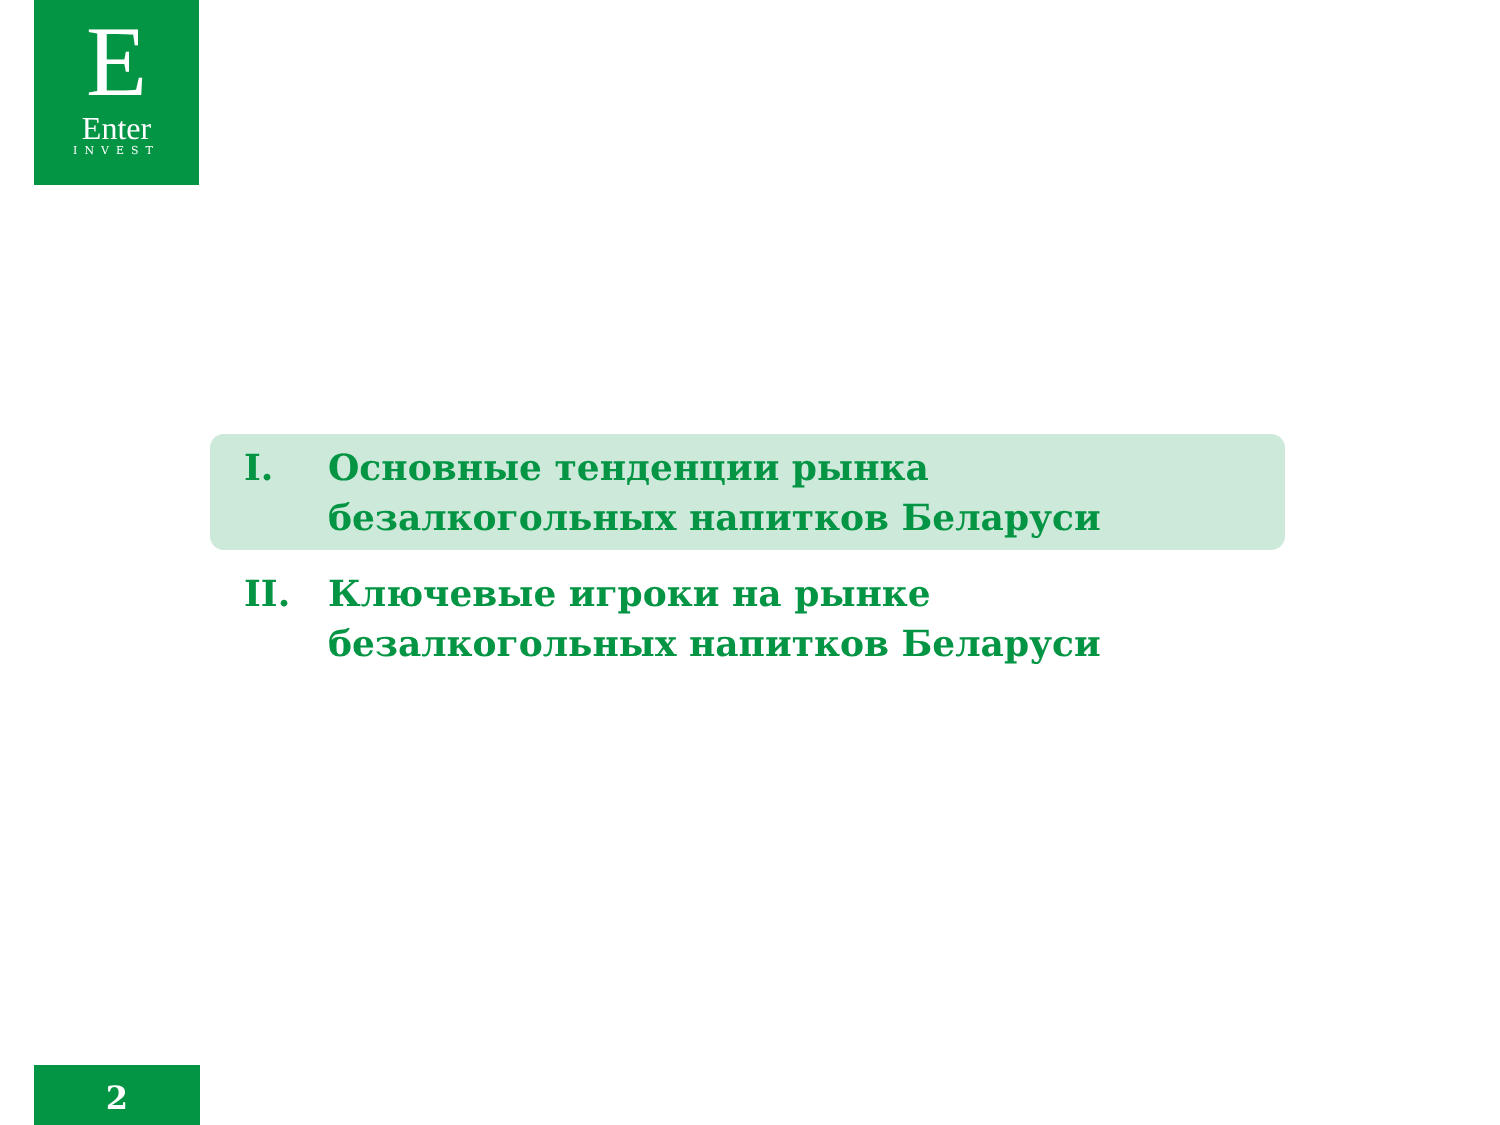E
Enter
INVEST
I. Основные тенденции рынка безалкогольных напитков Беларуси
II. Ключевые игроки на рынке безалкогольных напитков Беларуси
2